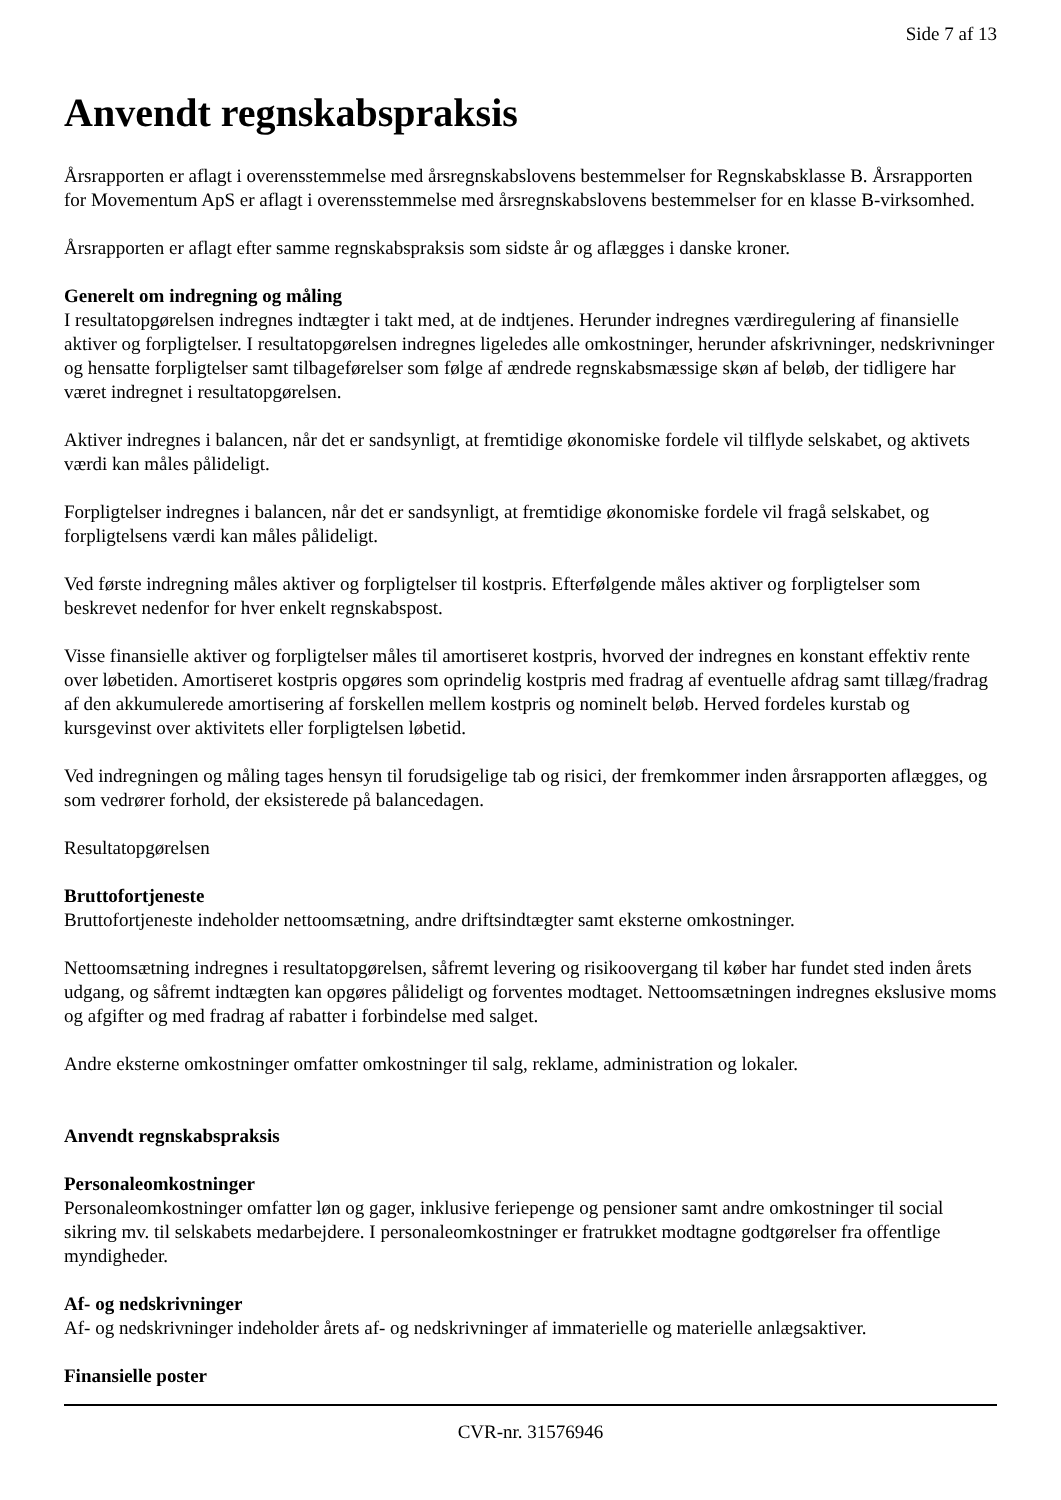Side 7 af 13
Anvendt regnskabspraksis
Årsrapporten er aflagt i overensstemmelse med årsregnskabslovens bestemmelser for Regnskabsklasse B. Årsrapporten for Movementum ApS er aflagt i overensstemmelse med årsregnskabslovens bestemmelser for en klasse B-virksomhed.
Årsrapporten er aflagt efter samme regnskabspraksis som sidste år og aflægges i danske kroner.
Generelt om indregning og måling
I resultatopgørelsen indregnes indtægter i takt med, at de indtjenes. Herunder indregnes værdiregulering af finansielle aktiver og forpligtelser. I resultatopgørelsen indregnes ligeledes alle omkostninger, herunder afskrivninger, nedskrivninger og hensatte forpligtelser samt tilbageførelser som følge af ændrede regnskabsmæssige skøn af beløb, der tidligere har været indregnet i resultatopgørelsen.
Aktiver indregnes i balancen, når det er sandsynligt, at fremtidige økonomiske fordele vil tilflyde selskabet, og aktivets værdi kan måles pålideligt.
Forpligtelser indregnes i balancen, når det er sandsynligt, at fremtidige økonomiske fordele vil fragå selskabet, og forpligtelsens værdi kan måles pålideligt.
Ved første indregning måles aktiver og forpligtelser til kostpris. Efterfølgende måles aktiver og forpligtelser som beskrevet nedenfor for hver enkelt regnskabspost.
Visse finansielle aktiver og forpligtelser måles til amortiseret kostpris, hvorved der indregnes en konstant effektiv rente over løbetiden. Amortiseret kostpris opgøres som oprindelig kostpris med fradrag af eventuelle afdrag samt tillæg/fradrag af den akkumulerede amortisering af forskellen mellem kostpris og nominelt beløb. Herved fordeles kurstab og kursgevinst over aktivitets eller forpligtelsen løbetid.
Ved indregningen og måling tages hensyn til forudsigelige tab og risici, der fremkommer inden årsrapporten aflægges, og som vedrører forhold, der eksisterede på balancedagen.
Resultatopgørelsen
Bruttofortjeneste
Bruttofortjeneste indeholder nettoomsætning, andre driftsindtægter samt eksterne omkostninger.
Nettoomsætning indregnes i resultatopgørelsen, såfremt levering og risikoovergang til køber har fundet sted inden årets udgang, og såfremt indtægten kan opgøres pålideligt og forventes modtaget. Nettoomsætningen indregnes ekslusive moms og afgifter og med fradrag af rabatter i forbindelse med salget.
Andre eksterne omkostninger omfatter omkostninger til salg, reklame, administration og lokaler.
Anvendt regnskabspraksis
Personaleomkostninger
Personaleomkostninger omfatter løn og gager, inklusive feriepenge og pensioner samt andre omkostninger til social sikring mv. til selskabets medarbejdere. I personaleomkostninger er fratrukket modtagne godtgørelser fra offentlige myndigheder.
Af- og nedskrivninger
Af- og nedskrivninger indeholder årets af- og nedskrivninger af immaterielle og materielle anlægsaktiver.
Finansielle poster
CVR-nr. 31576946